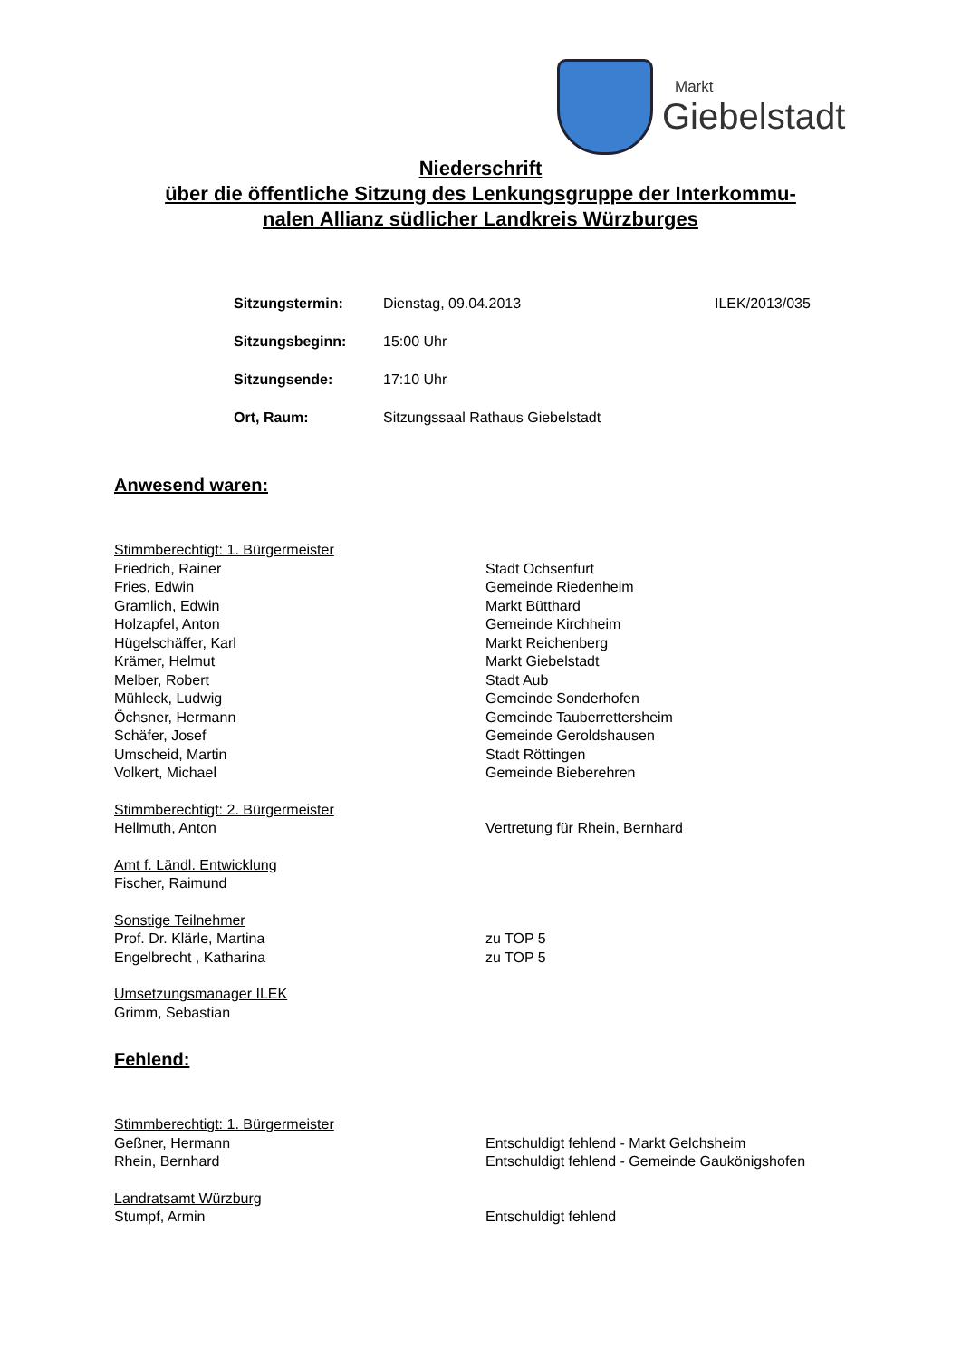Markt
Giebelstadt
Niederschrift
über die öffentliche Sitzung des Lenkungsgruppe der Interkommu-
nalen Allianz südlicher Landkreis Würzburges
| Sitzungstermin: | Dienstag, 09.04.2013 | ILEK/2013/035 |
| Sitzungsbeginn: | 15:00 Uhr | |
| Sitzungsende: | 17:10 Uhr | |
| Ort, Raum: | Sitzungssaal Rathaus Giebelstadt | |
Anwesend waren:
| Stimmberechtigt: 1. Bürgermeister | |
| Friedrich, Rainer | Stadt Ochsenfurt |
| Fries, Edwin | Gemeinde Riedenheim |
| Gramlich, Edwin | Markt Bütthard |
| Holzapfel, Anton | Gemeinde Kirchheim |
| Hügelschäffer, Karl | Markt Reichenberg |
| Krämer, Helmut | Markt Giebelstadt |
| Melber, Robert | Stadt Aub |
| Mühleck, Ludwig | Gemeinde Sonderhofen |
| Öchsner, Hermann | Gemeinde Tauberrettersheim |
| Schäfer, Josef | Gemeinde Geroldshausen |
| Umscheid, Martin | Stadt Röttingen |
| Volkert, Michael | Gemeinde Bieberehren |
| Stimmberechtigt: 2. Bürgermeister | |
| Hellmuth, Anton | Vertretung für Rhein, Bernhard |
| Amt f. Ländl. Entwicklung | |
| Fischer, Raimund | |
| Sonstige Teilnehmer | |
| Prof. Dr. Klärle, Martina | zu TOP 5 |
| Engelbrecht , Katharina | zu TOP 5 |
| Umsetzungsmanager ILEK | |
| Grimm, Sebastian | |
Fehlend:
| Stimmberechtigt: 1. Bürgermeister | |
| Geßner, Hermann | Entschuldigt fehlend - Markt Gelchsheim |
| Rhein, Bernhard | Entschuldigt fehlend - Gemeinde Gaukönigshofen |
| Landratsamt Würzburg | |
| Stumpf, Armin | Entschuldigt fehlend |